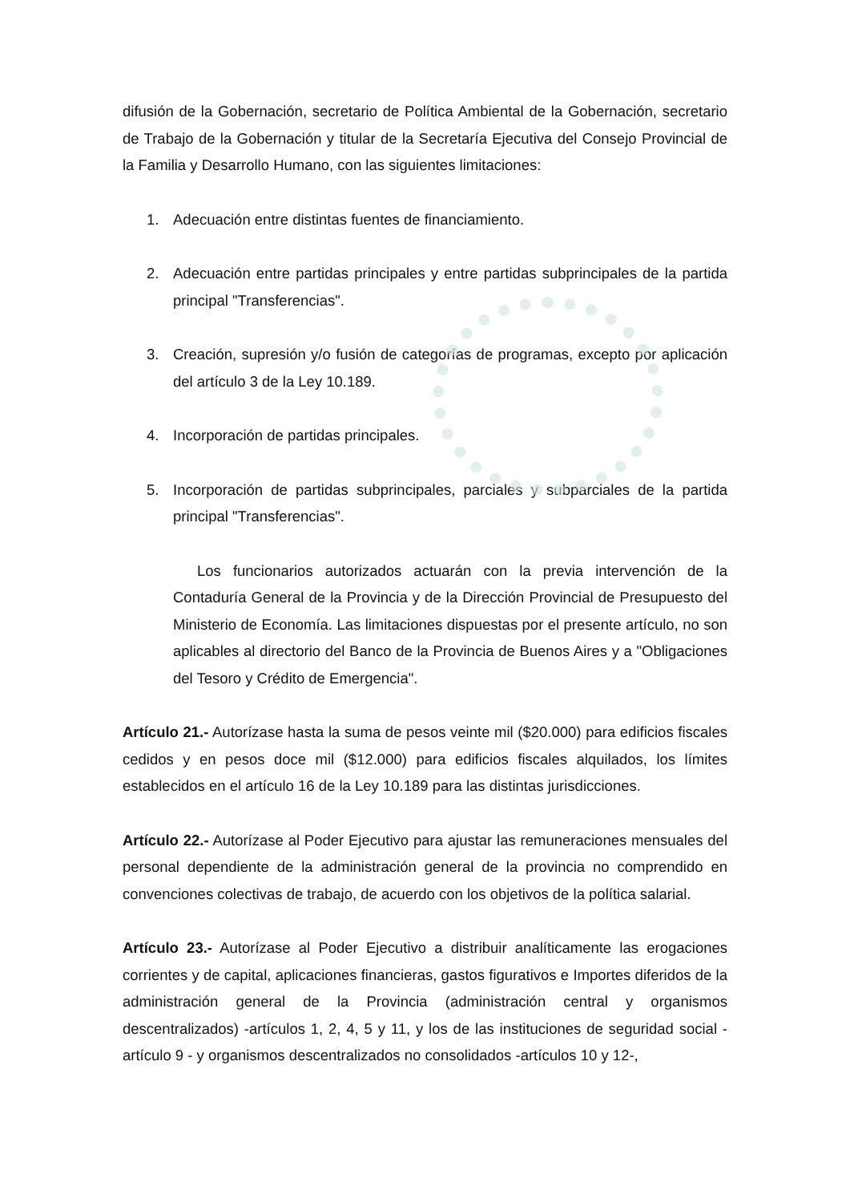difusión de la Gobernación, secretario de Política Ambiental de la Gobernación, secretario de Trabajo de la Gobernación y titular de la Secretaría Ejecutiva del Consejo Provincial de la Familia y Desarrollo Humano, con las siguientes limitaciones:
1. Adecuación entre distintas fuentes de financiamiento.
2. Adecuación entre partidas principales y entre partidas subprincipales de la partida principal "Transferencias".
3. Creación, supresión y/o fusión de categorías de programas, excepto por aplicación del artículo 3 de la Ley 10.189.
4. Incorporación de partidas principales.
5. Incorporación de partidas subprincipales, parciales y subparciales de la partida principal "Transferencias".
Los funcionarios autorizados actuarán con la previa intervención de la Contaduría General de la Provincia y de la Dirección Provincial de Presupuesto del Ministerio de Economía. Las limitaciones dispuestas por el presente artículo, no son aplicables al directorio del Banco de la Provincia de Buenos Aires y a "Obligaciones del Tesoro y Crédito de Emergencia".
Artículo 21.- Autorízase hasta la suma de pesos veinte mil ($20.000) para edificios fiscales cedidos y en pesos doce mil ($12.000) para edificios fiscales alquilados, los límites establecidos en el artículo 16 de la Ley 10.189 para las distintas jurisdicciones.
Artículo 22.- Autorízase al Poder Ejecutivo para ajustar las remuneraciones mensuales del personal dependiente de la administración general de la provincia no comprendido en convenciones colectivas de trabajo, de acuerdo con los objetivos de la política salarial.
Artículo 23.- Autorízase al Poder Ejecutivo a distribuir analíticamente las erogaciones corrientes y de capital, aplicaciones financieras, gastos figurativos e Importes diferidos de la administración general de la Provincia (administración central y organismos descentralizados) -artículos 1, 2, 4, 5 y 11, y los de las instituciones de seguridad social - artículo 9 - y organismos descentralizados no consolidados -artículos 10 y 12-,